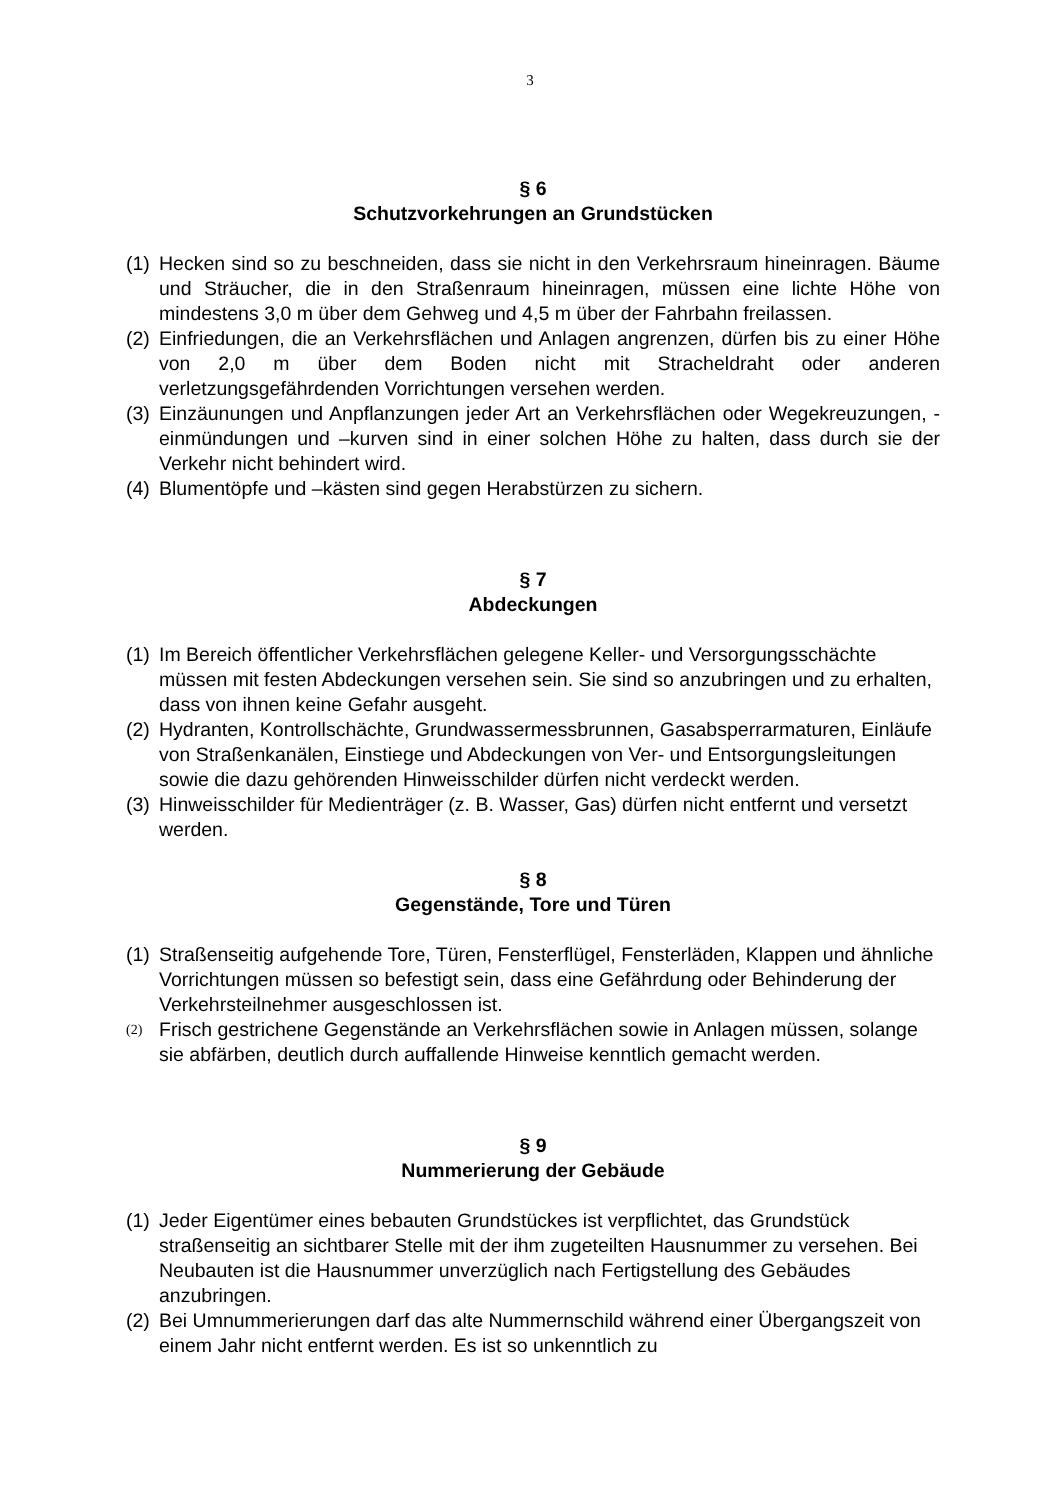3
§ 6
Schutzvorkehrungen an Grundstücken
(1) Hecken sind so zu beschneiden, dass sie nicht in den Verkehrsraum hineinragen. Bäume und Sträucher, die in den Straßenraum hineinragen, müssen eine lichte Höhe von mindestens 3,0 m über dem Gehweg und 4,5 m über der Fahrbahn freilassen.
(2) Einfriedungen, die an Verkehrsflächen und Anlagen angrenzen, dürfen bis zu einer Höhe von 2,0 m über dem Boden nicht mit Stracheldraht oder anderen verletzungsgefährdenden Vorrichtungen versehen werden.
(3) Einzäunungen und Anpflanzungen jeder Art an Verkehrsflächen oder Wegekreuzungen, -einmündungen und –kurven sind in einer solchen Höhe zu halten, dass durch sie der Verkehr nicht behindert wird.
(4) Blumentöpfe und –kästen sind gegen Herabstürzen zu sichern.
§ 7
Abdeckungen
(1) Im Bereich öffentlicher Verkehrsflächen gelegene Keller- und Versorgungsschächte müssen mit festen Abdeckungen versehen sein. Sie sind so anzubringen und zu erhalten, dass von ihnen keine Gefahr ausgeht.
(2) Hydranten, Kontrollschächte, Grundwassermessbrunnen, Gasabsperrarmaturen, Einläufe von Straßenkanälen, Einstiege und Abdeckungen von Ver- und Entsorgungsleitungen sowie die dazu gehörenden Hinweisschilder dürfen nicht verdeckt werden.
(3) Hinweisschilder für Medienträger (z. B. Wasser, Gas) dürfen nicht entfernt und versetzt werden.
§ 8
Gegenstände, Tore und Türen
(1) Straßenseitig aufgehende Tore, Türen, Fensterflügel, Fensterläden, Klappen und ähnliche Vorrichtungen müssen so befestigt sein, dass eine Gefährdung oder Behinderung der Verkehrsteilnehmer ausgeschlossen ist.
(2) Frisch gestrichene Gegenstände an Verkehrsflächen sowie in Anlagen müssen, solange sie abfärben, deutlich durch auffallende Hinweise kenntlich gemacht werden.
§ 9
Nummerierung der Gebäude
(1) Jeder Eigentümer eines bebauten Grundstückes ist verpflichtet, das Grundstück straßenseitig an sichtbarer Stelle mit der ihm zugeteilten Hausnummer zu versehen. Bei Neubauten ist die Hausnummer unverzüglich nach Fertigstellung des Gebäudes anzubringen.
(2) Bei Umnummerierungen darf das alte Nummernschild während einer Übergangszeit von einem Jahr nicht entfernt werden. Es ist so unkenntlich zu